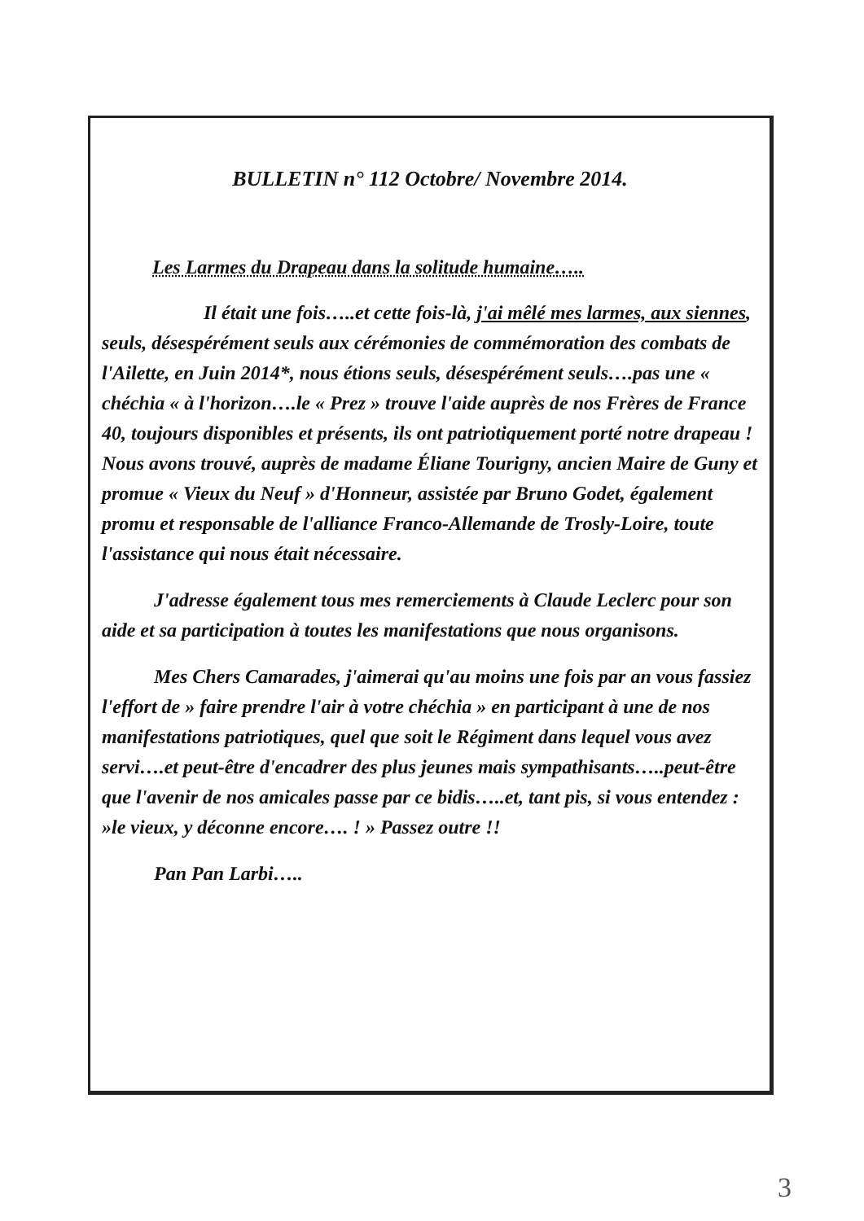BULLETIN n° 112 Octobre/ Novembre 2014.
Les Larmes du Drapeau dans la solitude humaine…..
Il était une fois…..et cette fois-là, j'ai mêlé mes larmes, aux siennes, seuls, désespérément seuls aux cérémonies de commémoration des combats de l'Ailette, en Juin 2014*, nous étions seuls, désespérément seuls….pas une « chéchia « à l'horizon….le « Prez » trouve l'aide auprès de nos Frères de France 40, toujours disponibles et présents, ils ont patriotiquement porté notre drapeau ! Nous avons trouvé, auprès de madame Éliane Tourigny, ancien Maire de Guny et promue « Vieux du Neuf » d'Honneur, assistée par Bruno Godet, également promu et responsable de l'alliance Franco-Allemande de Trosly-Loire, toute l'assistance qui nous était nécessaire.
J'adresse également tous mes remerciements à Claude Leclerc pour son aide et sa participation à toutes les manifestations que nous organisons.
Mes Chers Camarades, j'aimerai qu'au moins une fois par an vous fassiez l'effort de » faire prendre l'air à votre chéchia » en participant à une de nos manifestations patriotiques, quel que soit le Régiment dans lequel vous avez servi….et peut-être d'encadrer des plus jeunes mais sympathisants…..peut-être que l'avenir de nos amicales passe par ce bidis…..et, tant pis, si vous entendez : »le vieux, y déconne encore…. ! » Passez outre !!
Pan Pan Larbi…..
3